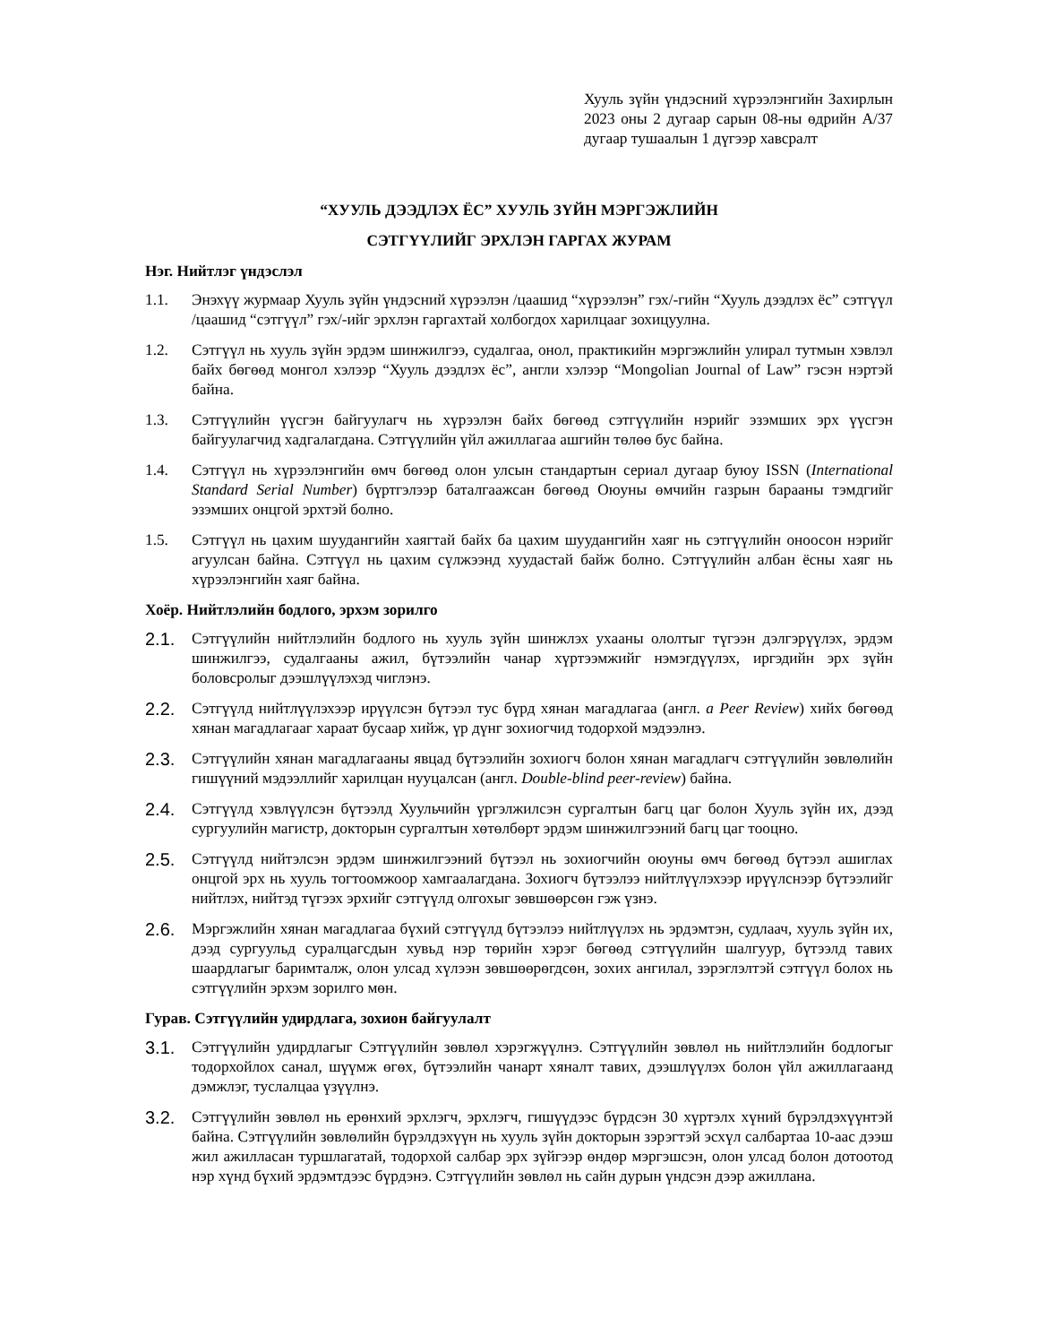Хууль зүйн үндэсний хүрээлэнгийн Захирлын 2023 оны 2 дугаар сарын 08-ны өдрийн А/37 дугаар тушаалын 1 дүгээр хавсралт
“ХУУЛЬ ДЭЭДЛЭХ ЁС” ХУУЛЬ ЗҮЙН МЭРГЭЖЛИЙН
СЭТГҮҮЛИЙГ ЭРХЛЭН ГАРГАХ ЖУРАМ
Нэг. Нийтлэг үндэслэл
1.1. Энэхүү журмаар Хууль зүйн үндэсний хүрээлэн /цаашид “хүрээлэн” гэх/-гийн “Хууль дээдлэх ёс” сэтгүүл /цаашид “сэтгүүл” гэх/-ийг эрхлэн гаргахтай холбогдох харилцааг зохицуулна.
1.2. Сэтгүүл нь хууль зүйн эрдэм шинжилгээ, судалгаа, онол, практикийн мэргэжлийн улирал тутмын хэвлэл байх бөгөөд монгол хэлээр “Хууль дээдлэх ёс”, англи хэлээр “Mongolian Journal of Law” гэсэн нэртэй байна.
1.3. Сэтгүүлийн үүсгэн байгуулагч нь хүрээлэн байх бөгөөд сэтгүүлийн нэрийг эзэмших эрх үүсгэн байгуулагчид хадгалагдана. Сэтгүүлийн үйл ажиллагаа ашгийн төлөө бус байна.
1.4. Сэтгүүл нь хүрээлэнгийн өмч бөгөөд олон улсын стандартын сериал дугаар буюу ISSN (International Standard Serial Number) бүртгэлээр баталгаажсан бөгөөд Оюуны өмчийн газрын барааны тэмдгийг эзэмших онцгой эрхтэй болно.
1.5. Сэтгүүл нь цахим шуудангийн хаягтай байх ба цахим шуудангийн хаяг нь сэтгүүлийн оноосон нэрийг агуулсан байна. Сэтгүүл нь цахим сүлжээнд хуудастай байж болно. Сэтгүүлийн албан ёсны хаяг нь хүрээлэнгийн хаяг байна.
Хоёр. Нийтлэлийн бодлого, эрхэм зорилго
2.1. Сэтгүүлийн нийтлэлийн бодлого нь хууль зүйн шинжлэх ухааны ололтыг түгээн дэлгэрүүлэх, эрдэм шинжилгээ, судалгааны ажил, бүтээлийн чанар хүртээмжийг нэмэгдүүлэх, иргэдийн эрх зүйн боловсролыг дээшлүүлэхэд чиглэнэ.
2.2. Сэтгүүлд нийтлүүлэхээр ирүүлсэн бүтээл тус бүрд хянан магадлагаа (англ. a Peer Review) хийх бөгөөд хянан магадлагааг хараат бусаар хийж, үр дүнг зохиогчид тодорхой мэдээлнэ.
2.3. Сэтгүүлийн хянан магадлагааны явцад бүтээлийн зохиогч болон хянан магадлагч сэтгүүлийн зөвлөлийн гишүүний мэдээллийг харилцан нууцалсан (англ. Double-blind peer-review) байна.
2.4. Сэтгүүлд хэвлүүлсэн бүтээлд Хуульчийн үргэлжилсэн сургалтын багц цаг болон Хууль зүйн их, дээд сургуулийн магистр, докторын сургалтын хөтөлбөрт эрдэм шинжилгээний багц цаг тооцно.
2.5. Сэтгүүлд нийтэлсэн эрдэм шинжилгээний бүтээл нь зохиогчийн оюуны өмч бөгөөд бүтээл ашиглах онцгой эрх нь хууль тогтоомжоор хамгаалагдана. Зохиогч бүтээлээ нийтлүүлэхээр ирүүлснээр бүтээлийг нийтлэх, нийтэд түгээх эрхийг сэтгүүлд олгохыг зөвшөөрсөн гэж үзнэ.
2.6. Мэргэжлийн хянан магадлагаа бүхий сэтгүүлд бүтээлээ нийтлүүлэх нь эрдэмтэн, судлаач, хууль зүйн их, дээд сургуульд суралцагсдын хувьд нэр төрийн хэрэг бөгөөд сэтгүүлийн шалгуур, бүтээлд тавих шаардлагыг баримталж, олон улсад хүлээн зөвшөөрөгдсөн, зохих ангилал, зэрэглэлтэй сэтгүүл болох нь сэтгүүлийн эрхэм зорилго мөн.
Гурав. Сэтгүүлийн удирдлага, зохион байгуулалт
3.1. Сэтгүүлийн удирдлагыг Сэтгүүлийн зөвлөл хэрэгжүүлнэ. Сэтгүүлийн зөвлөл нь нийтлэлийн бодлогыг тодорхойлох санал, шүүмж өгөх, бүтээлийн чанарт хяналт тавих, дээшлүүлэх болон үйл ажиллагаанд дэмжлэг, туслалцаа үзүүлнэ.
3.2. Сэтгүүлийн зөвлөл нь ерөнхий эрхлэгч, эрхлэгч, гишүүдээс бүрдсэн 30 хүртэлх хүний бүрэлдэхүүнтэй байна. Сэтгүүлийн зөвлөлийн бүрэлдэхүүн нь хууль зүйн докторын зэрэгтэй эсхүл салбартаа 10-аас дээш жил ажилласан туршлагатай, тодорхой салбар эрх зүйгээр өндөр мэргэшсэн, олон улсад болон дотоотод нэр хүнд бүхий эрдэмтдээс бүрдэнэ. Сэтгүүлийн зөвлөл нь сайн дурын үндсэн дээр ажиллана.